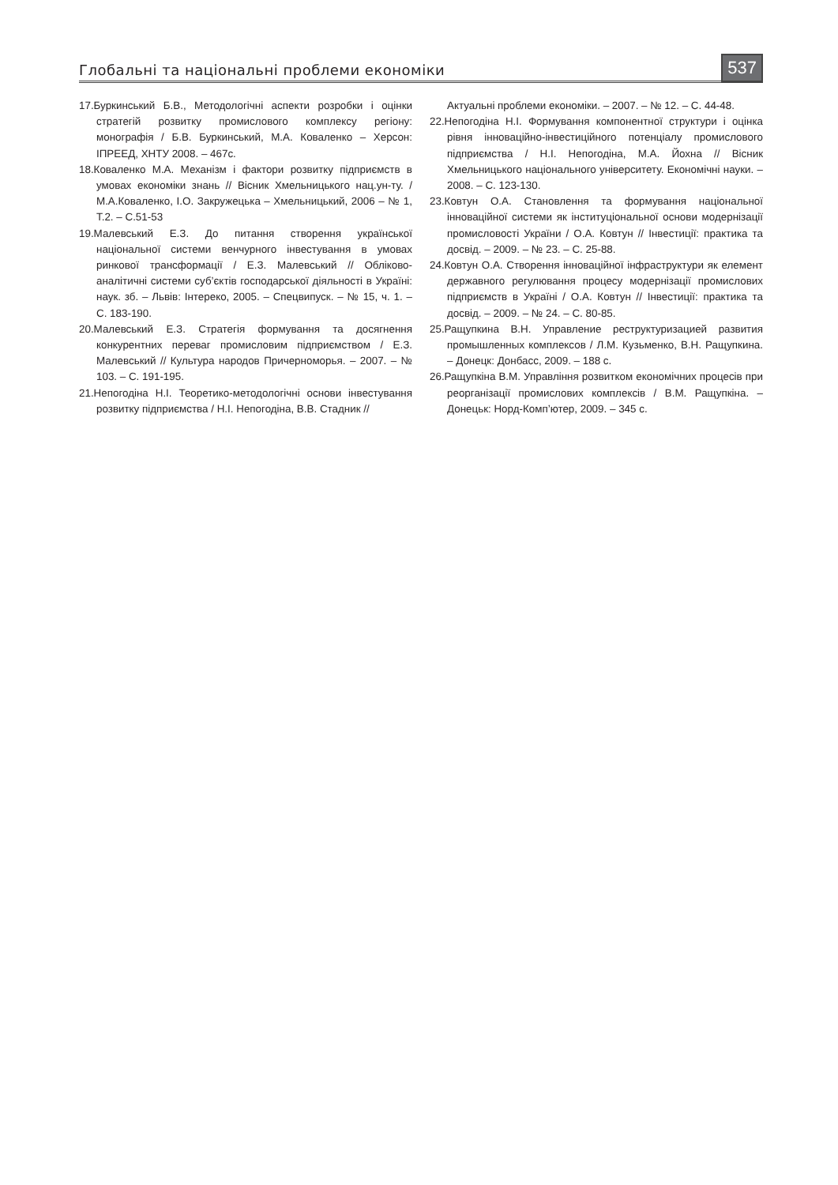Глобальні та національні проблеми економіки 537
17.Буркинський Б.В., Методологічні аспекти розробки і оцінки стратегій розвитку промислового комплексу регіону: монографія / Б.В. Буркинський, М.А. Коваленко – Херсон: ІПРЕЕД, ХНТУ 2008. – 467с.
18.Коваленко М.А. Механізм і фактори розвитку підприємств в умовах економіки знань // Вісник Хмельницького нац.ун-ту. / М.А.Коваленко, І.О. Закружецька – Хмельницький, 2006 – № 1, Т.2. – С.51-53
19.Малевський Е.З. До питання створення української національної системи венчурного інвестування в умовах ринкової трансформації / Е.З. Малевський // Обліково-аналітичні системи суб’єктів господарської діяльності в Україні: наук. зб. – Львів: Інтереко, 2005. – Спецвипуск. – № 15, ч. 1. – С. 183-190.
20.Малевський Е.З. Стратегія формування та досягнення конкурентних переваг промисловим підприємством / Е.З. Малевський // Культура народов Причерноморья. – 2007. – № 103. – С. 191-195.
21.Непогодіна Н.І. Теоретико-методологічні основи інвестування розвитку підприємства / Н.І. Непогодіна, В.В. Стадник //
Актуальні проблеми економіки. – 2007. – № 12. – С. 44-48.
22.Непогодіна Н.І. Формування компонентної структури і оцінка рівня інноваційно-інвестиційного потенціалу промислового підприємства / Н.І. Непогодіна, М.А. Йохна // Вісник Хмельницького національного університету. Економічні науки. – 2008. – С. 123-130.
23.Ковтун О.А. Становлення та формування національної інноваційної системи як інституціональної основи модернізації промисловості України / О.А. Ковтун // Інвестиції: практика та досвід. – 2009. – № 23. – С. 25-88.
24.Ковтун О.А. Створення інноваційної інфраструктури як елемент державного регулювання процесу модернізації промислових підприємств в Україні / О.А. Ковтун // Інвестиції: практика та досвід. – 2009. – № 24. – С. 80-85.
25.Ращупкина В.Н. Управление реструктуризацией развития промышленных комплексов / Л.М. Кузьменко, В.Н. Ращупкина. – Донецк: Донбасс, 2009. – 188 с.
26.Ращупкіна В.М. Управління розвитком економічних процесів при реорганізації промислових комплексів / В.М. Ращупкіна. – Донецьк: Норд-Комп’ютер, 2009. – 345 с.